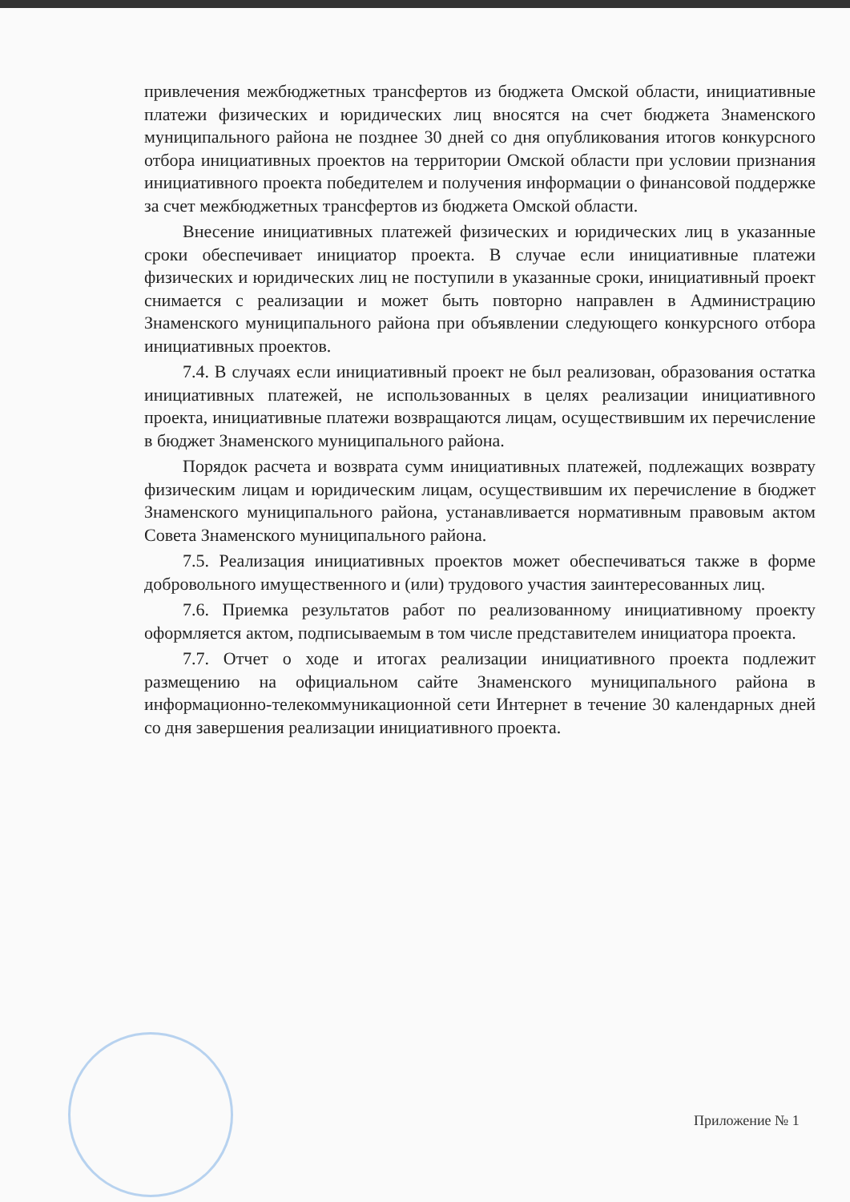привлечения межбюджетных трансфертов из бюджета Омской области, инициативные платежи физических и юридических лиц вносятся на счет бюджета Знаменского муниципального района не позднее 30 дней со дня опубликования итогов конкурсного отбора инициативных проектов на территории Омской области при условии признания инициативного проекта победителем и получения информации о финансовой поддержке за счет межбюджетных трансфертов из бюджета Омской области.
Внесение инициативных платежей физических и юридических лиц в указанные сроки обеспечивает инициатор проекта. В случае если инициативные платежи физических и юридических лиц не поступили в указанные сроки, инициативный проект снимается с реализации и может быть повторно направлен в Администрацию Знаменского муниципального района при объявлении следующего конкурсного отбора инициативных проектов.
7.4. В случаях если инициативный проект не был реализован, образования остатка инициативных платежей, не использованных в целях реализации инициативного проекта, инициативные платежи возвращаются лицам, осуществившим их перечисление в бюджет Знаменского муниципального района.
Порядок расчета и возврата сумм инициативных платежей, подлежащих возврату физическим лицам и юридическим лицам, осуществившим их перечисление в бюджет Знаменского муниципального района, устанавливается нормативным правовым актом Совета Знаменского муниципального района.
7.5. Реализация инициативных проектов может обеспечиваться также в форме добровольного имущественного и (или) трудового участия заинтересованных лиц.
7.6. Приемка результатов работ по реализованному инициативному проекту оформляется актом, подписываемым в том числе представителем инициатора проекта.
7.7. Отчет о ходе и итогах реализации инициативного проекта подлежит размещению на официальном сайте Знаменского муниципального района в информационно-телекоммуникационной сети Интернет в течение 30 календарных дней со дня завершения реализации инициативного проекта.
Приложение № 1